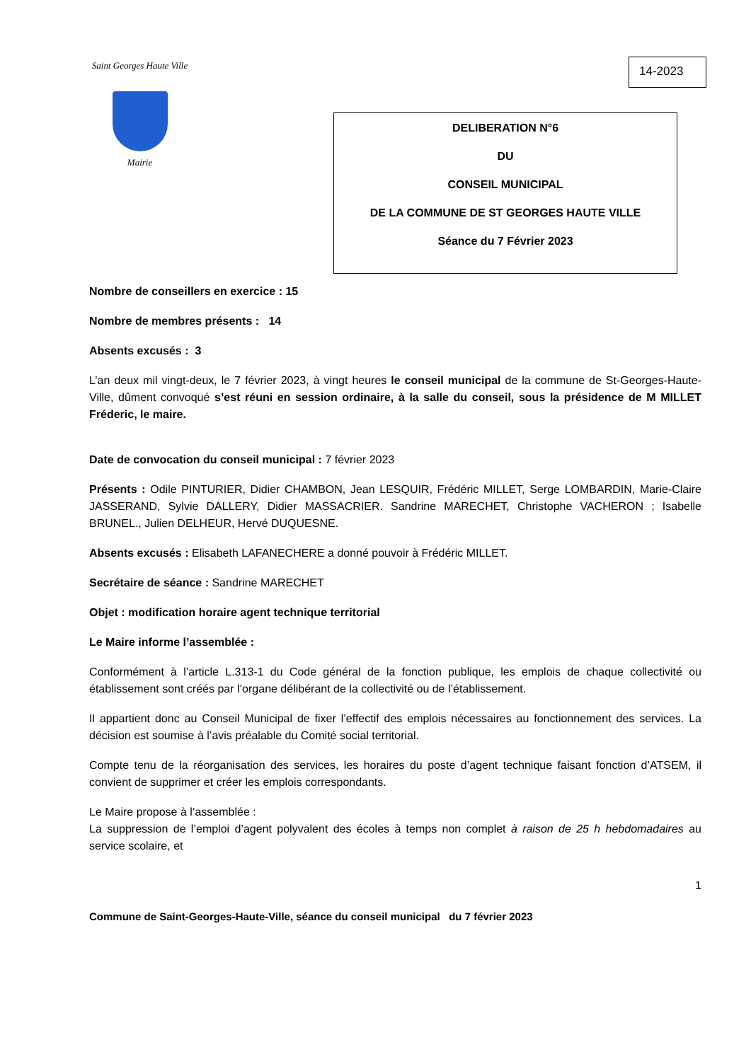Saint Georges Haute Ville
Mairie
14-2023
DELIBERATION N°6
DU
CONSEIL MUNICIPAL
DE LA COMMUNE DE ST GEORGES HAUTE VILLE
Séance du 7 Février 2023
Nombre de conseillers en exercice : 15
Nombre de membres présents : 14
Absents excusés : 3
L’an deux mil vingt-deux, le 7 février 2023, à vingt heures le conseil municipal de la commune de St-Georges-Haute-Ville, dûment convoqué s’est réuni en session ordinaire, à la salle du conseil, sous la présidence de M MILLET Fréderic, le maire.
Date de convocation du conseil municipal : 7 février 2023
Présents : Odile PINTURIER, Didier CHAMBON, Jean LESQUIR, Frédéric MILLET, Serge LOMBARDIN, Marie-Claire JASSERAND, Sylvie DALLERY, Didier MASSACRIER. Sandrine MARECHET, Christophe VACHERON ; Isabelle BRUNEL., Julien DELHEUR, Hervé DUQUESNE.
Absents excusés : Elisabeth LAFANECHERE a donné pouvoir à Frédéric MILLET.
Secrétaire de séance : Sandrine MARECHET
Objet : modification horaire agent technique territorial
Le Maire informe l’assemblée :
Conformément à l’article L.313-1 du Code général de la fonction publique, les emplois de chaque collectivité ou établissement sont créés par l’organe délibérant de la collectivité ou de l’établissement.
Il appartient donc au Conseil Municipal de fixer l’effectif des emplois nécessaires au fonctionnement des services. La décision est soumise à l’avis préalable du Comité social territorial.
Compte tenu de la réorganisation des services, les horaires du poste d’agent technique faisant fonction d’ATSEM, il convient de supprimer et créer les emplois correspondants.
Le Maire propose à l’assemblée :
La suppression de l’emploi d’agent polyvalent des écoles à temps non complet à raison de 25 h hebdomadaires au service scolaire, et
1
Commune de Saint-Georges-Haute-Ville, séance du conseil municipal du 7 février 2023